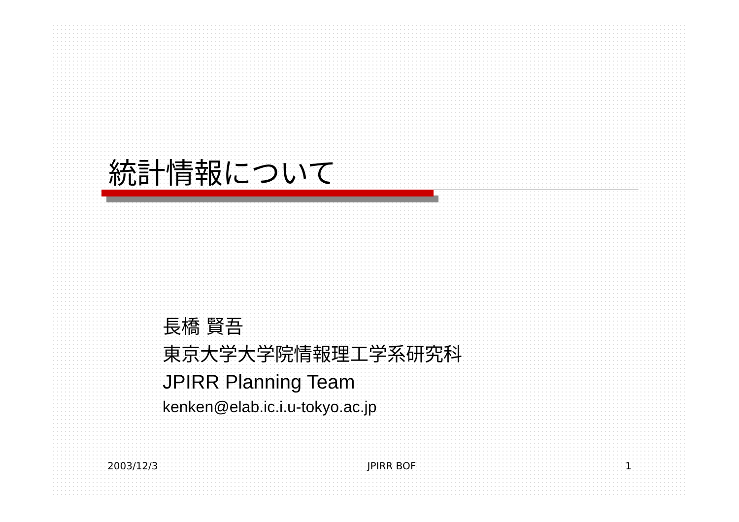統計情報について
長橋 賢吾
東京大学大学院情報理工学系研究科
JPIRR Planning Team
kenken@elab.ic.i.u-tokyo.ac.jp
2003/12/3 JPIRR BOF 1